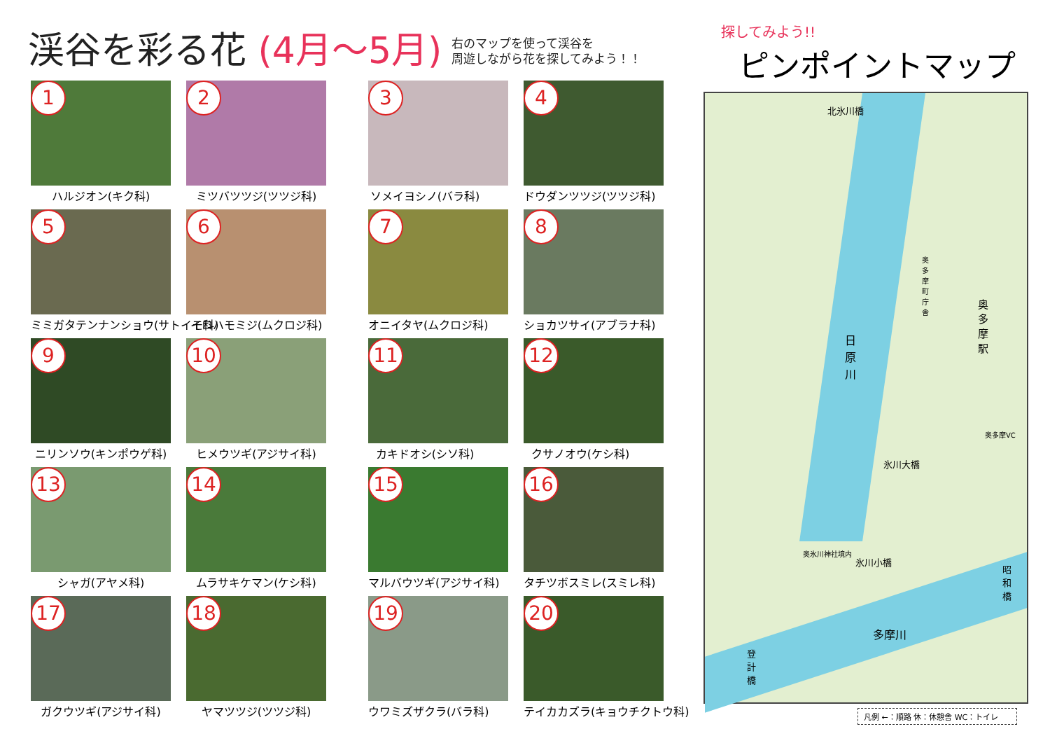渓谷を彩る花 (4月～5月)
右のマップを使って渓谷を
周遊しながら花を探してみよう！！
1
ハルジオン(キク科)
2
ミツバツツジ(ツツジ科)
3
ソメイヨシノ(バラ科)
4
ドウダンツツジ(ツツジ科)
5
ミミガタテンナンショウ(サトイモ科)
6
イロハモミジ(ムクロジ科)
7
オニイタヤ(ムクロジ科)
8
ショカツサイ(アブラナ科)
9
ニリンソウ(キンポウゲ科)
10
ヒメウツギ(アジサイ科)
11
カキドオシ(シソ科)
12
クサノオウ(ケシ科)
13
シャガ(アヤメ科)
14
ムラサキケマン(ケシ科)
15
マルバウツギ(アジサイ科)
16
タチツボスミレ(スミレ科)
17
ガクウツギ(アジサイ科)
18
ヤマツツジ(ツツジ科)
19
ウワミズザクラ(バラ科)
20
テイカカズラ(キョウチクトウ科)
探してみよう!!
ピンポイントマップ
日原川
北氷川橋
氷川大橋
氷川小橋
多摩川
登計橋
昭和橋
奥多摩駅
奥多摩町庁舎
奥多摩VC
奥氷川神社境内
凡例 ←：順路 休：休憩舎 WC：トイレ